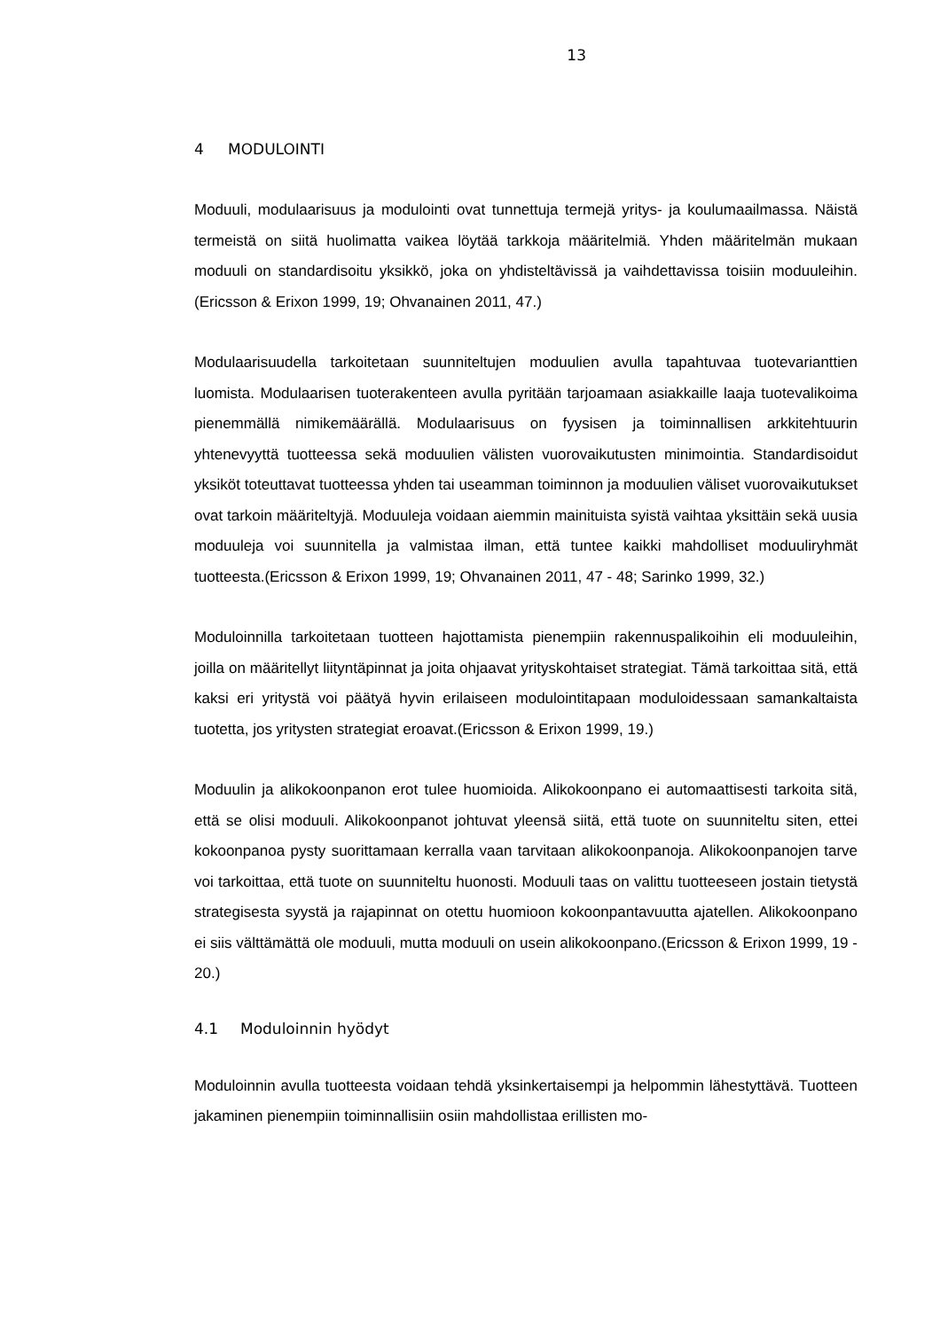13
4 MODULOINTI
Moduuli, modulaarisuus ja modulointi ovat tunnettuja termejä yritys- ja koulumaailmassa. Näistä termeistä on siitä huolimatta vaikea löytää tarkkoja määritelmiä. Yhden määritelmän mukaan moduuli on standardisoitu yksikkö, joka on yhdisteltävissä ja vaihdettavissa toisiin moduuleihin.(Ericsson & Erixon 1999, 19; Ohvanainen 2011, 47.)
Modulaarisuudella tarkoitetaan suunniteltujen moduulien avulla tapahtuvaa tuotevarianttien luomista. Modulaarisen tuoterakenteen avulla pyritään tarjoamaan asiakkaille laaja tuotevalikoima pienemmällä nimikemäärällä. Modulaarisuus on fyysisen ja toiminnallisen arkkitehtuurin yhtenevyyttä tuotteessa sekä moduulien välisten vuorovaikutusten minimointia. Standardisoidut yksiköt toteuttavat tuotteessa yhden tai useamman toiminnon ja moduulien väliset vuorovaikutukset ovat tarkoin määriteltyjä. Moduuleja voidaan aiemmin mainituista syistä vaihtaa yksittäin sekä uusia moduuleja voi suunnitella ja valmistaa ilman, että tuntee kaikki mahdolliset moduuliryhmät tuotteesta.(Ericsson & Erixon 1999, 19; Ohvanainen 2011, 47 - 48; Sarinko 1999, 32.)
Moduloinnilla tarkoitetaan tuotteen hajottamista pienempiin rakennuspalikoihin eli moduuleihin, joilla on määritellyt liityntäpinnat ja joita ohjaavat yrityskohtaiset strategiat. Tämä tarkoittaa sitä, että kaksi eri yritystä voi päätyä hyvin erilaiseen modulointitapaan moduloidessaan samankaltaista tuotetta, jos yritysten strategiat eroavat.(Ericsson & Erixon 1999, 19.)
Moduulin ja alikokoonpanon erot tulee huomioida. Alikokoonpano ei automaattisesti tarkoita sitä, että se olisi moduuli. Alikokoonpanot johtuvat yleensä siitä, että tuote on suunniteltu siten, ettei kokoonpanoa pysty suorittamaan kerralla vaan tarvitaan alikokoonpanoja. Alikokoonpanojen tarve voi tarkoittaa, että tuote on suunniteltu huonosti. Moduuli taas on valittu tuotteeseen jostain tietystä strategisesta syystä ja rajapinnat on otettu huomioon kokoonpantavuutta ajatellen. Alikokoonpano ei siis välttämättä ole moduuli, mutta moduuli on usein alikokoonpano.(Ericsson & Erixon 1999, 19 - 20.)
4.1 Moduloinnin hyödyt
Moduloinnin avulla tuotteesta voidaan tehdä yksinkertaisempi ja helpommin lähestyttävä. Tuotteen jakaminen pienempiin toiminnallisiin osiin mahdollistaa erillisten mo-